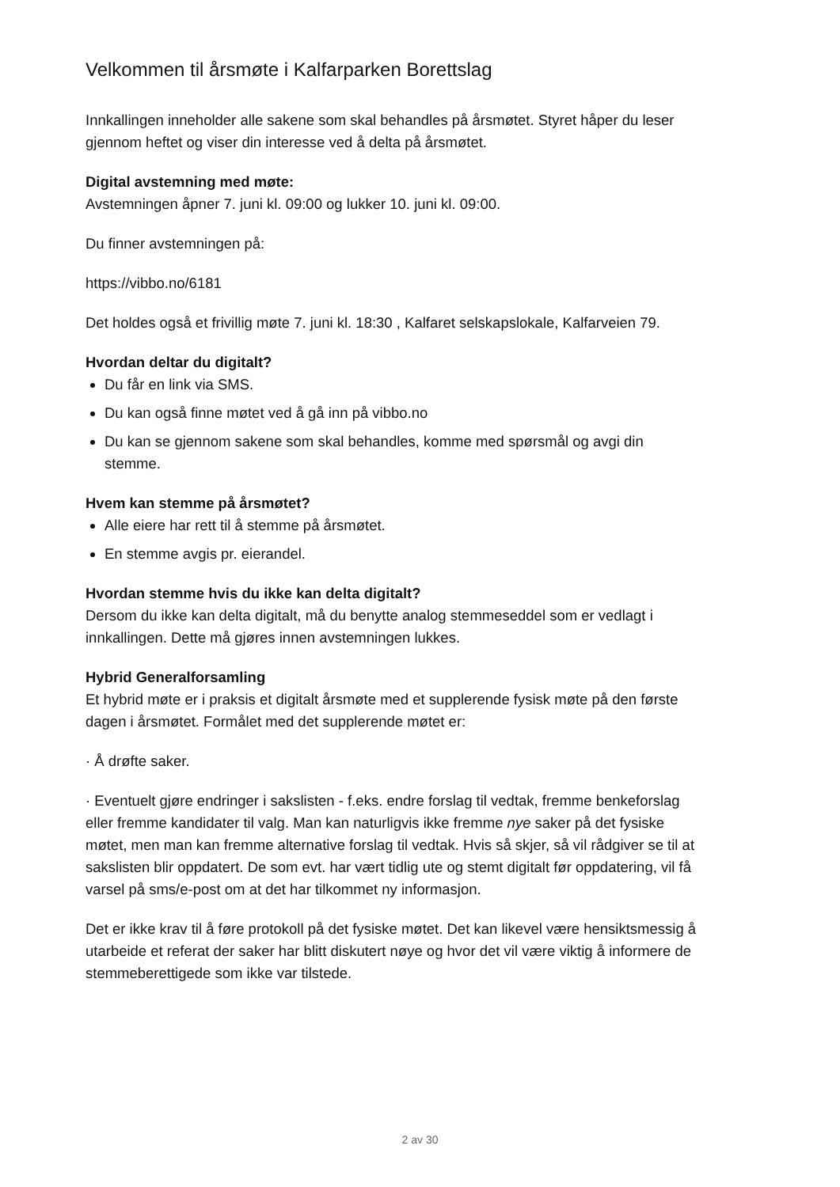Velkommen til årsmøte i Kalfarparken Borettslag
Innkallingen inneholder alle sakene som skal behandles på årsmøtet. Styret håper du leser gjennom heftet og viser din interesse ved å delta på årsmøtet.
Digital avstemning med møte:
Avstemningen åpner 7. juni kl. 09:00 og lukker 10. juni kl. 09:00.
Du finner avstemningen på:
https://vibbo.no/6181
Det holdes også et frivillig møte 7. juni kl. 18:30 , Kalfaret selskapslokale, Kalfarveien 79.
Hvordan deltar du digitalt?
Du får en link via SMS.
Du kan også finne møtet ved å gå inn på vibbo.no
Du kan se gjennom sakene som skal behandles, komme med spørsmål og avgi din stemme.
Hvem kan stemme på årsmøtet?
Alle eiere har rett til å stemme på årsmøtet.
En stemme avgis pr. eierandel.
Hvordan stemme hvis du ikke kan delta digitalt?
Dersom du ikke kan delta digitalt, må du benytte analog stemmeseddel som er vedlagt i innkallingen. Dette må gjøres innen avstemningen lukkes.
Hybrid Generalforsamling
Et hybrid møte er i praksis et digitalt årsmøte med et supplerende fysisk møte på den første dagen i årsmøtet. Formålet med det supplerende møtet er:
· Å drøfte saker.
· Eventuelt gjøre endringer i sakslisten - f.eks. endre forslag til vedtak, fremme benkeforslag eller fremme kandidater til valg. Man kan naturligvis ikke fremme nye saker på det fysiske møtet, men man kan fremme alternative forslag til vedtak. Hvis så skjer, så vil rådgiver se til at sakslisten blir oppdatert. De som evt. har vært tidlig ute og stemt digitalt før oppdatering, vil få varsel på sms/e-post om at det har tilkommet ny informasjon.
Det er ikke krav til å føre protokoll på det fysiske møtet. Det kan likevel være hensiktsmessig å utarbeide et referat der saker har blitt diskutert nøye og hvor det vil være viktig å informere de stemmeberettigede som ikke var tilstede.
2 av 30